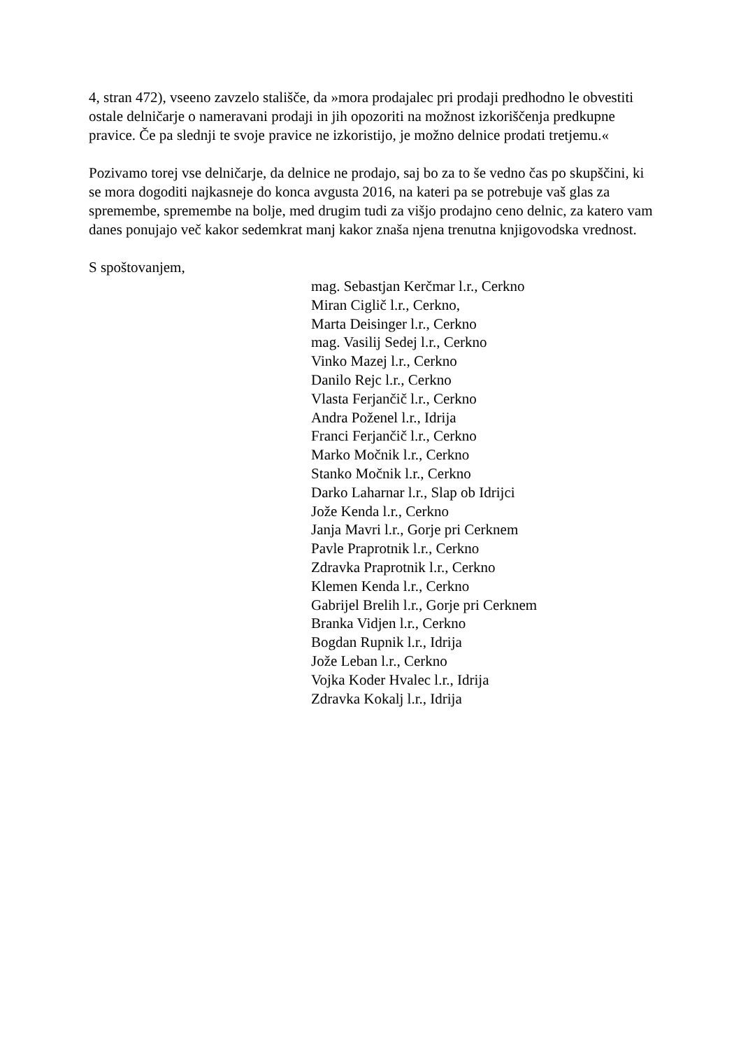4, stran 472), vseeno zavzelo stališče, da »mora prodajalec pri prodaji predhodno le obvestiti ostale delničarje o nameravani prodaji in jih opozoriti na možnost izkoriščenja predkupne pravice. Če pa slednji te svoje pravice ne izkoristijo, je možno delnice prodati tretjemu.«
Pozivamo torej vse delničarje, da delnice ne prodajo, saj bo za to še vedno čas po skupščini, ki se mora dogoditi najkasneje do konca avgusta 2016, na kateri pa se potrebuje vaš glas za spremembe, spremembe na bolje, med drugim tudi za višjo prodajno ceno delnic, za katero vam danes ponujajo več kakor sedemkrat manj kakor znaša njena trenutna knjigovodska vrednost.
S spoštovanjem,
mag. Sebastjan Kerčmar l.r., Cerkno
Miran Ciglič l.r., Cerkno,
Marta Deisinger l.r., Cerkno
mag. Vasilij Sedej l.r., Cerkno
Vinko Mazej l.r., Cerkno
Danilo Rejc l.r., Cerkno
Vlasta Ferjančič l.r., Cerkno
Andra Poženel l.r., Idrija
Franci Ferjančič l.r., Cerkno
Marko Močnik l.r., Cerkno
Stanko Močnik l.r., Cerkno
Darko Laharnar l.r., Slap ob Idrijci
Jože Kenda l.r., Cerkno
Janja Mavri l.r., Gorje pri Cerknem
Pavle Praprotnik l.r., Cerkno
Zdravka Praprotnik l.r., Cerkno
Klemen Kenda l.r., Cerkno
Gabrijel Brelih l.r., Gorje pri Cerknem
Branka Vidjen l.r., Cerkno
Bogdan Rupnik l.r., Idrija
Jože Leban l.r., Cerkno
Vojka Koder Hvalec l.r., Idrija
Zdravka Kokalj l.r., Idrija